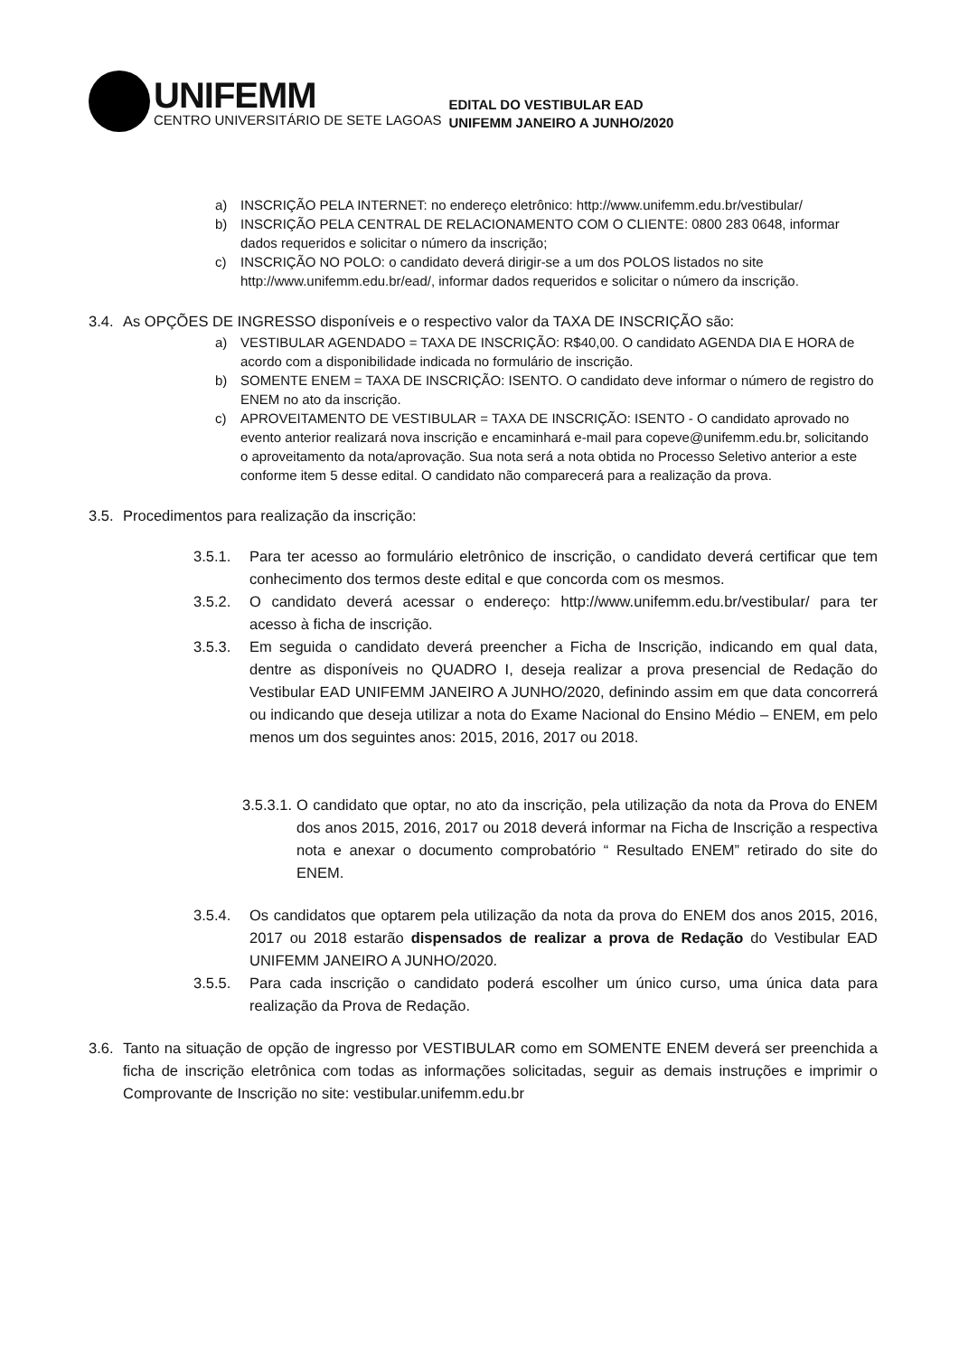UNIFEMM
CENTRO UNIVERSITÁRIO DE SETE LAGOAS
EDITAL DO VESTIBULAR EAD
UNIFEMM JANEIRO A JUNHO/2020
a) INSCRIÇÃO PELA INTERNET: no endereço eletrônico: http://www.unifemm.edu.br/vestibular/
b) INSCRIÇÃO PELA CENTRAL DE RELACIONAMENTO COM O CLIENTE: 0800 283 0648, informar dados requeridos e solicitar o número da inscrição;
c) INSCRIÇÃO NO POLO: o candidato deverá dirigir-se a um dos POLOS listados no site http://www.unifemm.edu.br/ead/, informar dados requeridos e solicitar o número da inscrição.
3.4. As OPÇÕES DE INGRESSO disponíveis e o respectivo valor da TAXA DE INSCRIÇÃO são:
a) VESTIBULAR AGENDADO = TAXA DE INSCRIÇÃO: R$40,00. O candidato AGENDA DIA E HORA de acordo com a disponibilidade indicada no formulário de inscrição.
b) SOMENTE ENEM = TAXA DE INSCRIÇÃO: ISENTO. O candidato deve informar o número de registro do ENEM no ato da inscrição.
c) APROVEITAMENTO DE VESTIBULAR = TAXA DE INSCRIÇÃO: ISENTO - O candidato aprovado no evento anterior realizará nova inscrição e encaminhará e-mail para copeve@unifemm.edu.br, solicitando o aproveitamento da nota/aprovação. Sua nota será a nota obtida no Processo Seletivo anterior a este conforme item 5 desse edital. O candidato não comparecerá para a realização da prova.
3.5. Procedimentos para realização da inscrição:
3.5.1. Para ter acesso ao formulário eletrônico de inscrição, o candidato deverá certificar que tem conhecimento dos termos deste edital e que concorda com os mesmos.
3.5.2. O candidato deverá acessar o endereço: http://www.unifemm.edu.br/vestibular/ para ter acesso à ficha de inscrição.
3.5.3. Em seguida o candidato deverá preencher a Ficha de Inscrição, indicando em qual data, dentre as disponíveis no QUADRO I, deseja realizar a prova presencial de Redação do Vestibular EAD UNIFEMM JANEIRO A JUNHO/2020, definindo assim em que data concorrerá ou indicando que deseja utilizar a nota do Exame Nacional do Ensino Médio – ENEM, em pelo menos um dos seguintes anos: 2015, 2016, 2017 ou 2018.
3.5.3.1. O candidato que optar, no ato da inscrição, pela utilização da nota da Prova do ENEM dos anos 2015, 2016, 2017 ou 2018 deverá informar na Ficha de Inscrição a respectiva nota e anexar o documento comprobatório “ Resultado ENEM” retirado do site do ENEM.
3.5.4. Os candidatos que optarem pela utilização da nota da prova do ENEM dos anos 2015, 2016, 2017 ou 2018 estarão dispensados de realizar a prova de Redação do Vestibular EAD UNIFEMM JANEIRO A JUNHO/2020.
3.5.5. Para cada inscrição o candidato poderá escolher um único curso, uma única data para realização da Prova de Redação.
3.6. Tanto na situação de opção de ingresso por VESTIBULAR como em SOMENTE ENEM deverá ser preenchida a ficha de inscrição eletrônica com todas as informações solicitadas, seguir as demais instruções e imprimir o Comprovante de Inscrição no site: vestibular.unifemm.edu.br